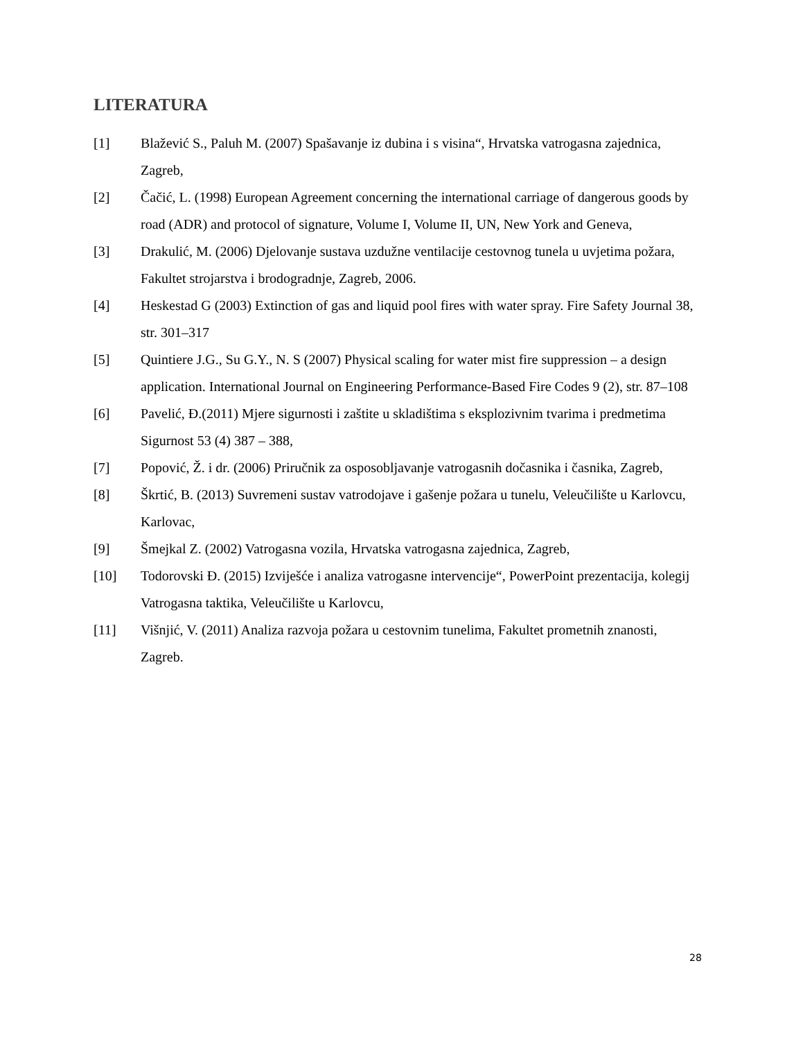LITERATURA
[1] Blažević S., Paluh M. (2007) Spašavanje iz dubina i s visina“, Hrvatska vatrogasna zajednica, Zagreb,
[2] Čačić, L. (1998) European Agreement concerning the international carriage of dangerous goods by road (ADR) and protocol of signature, Volume I, Volume II, UN, New York and Geneva,
[3] Drakulić, M. (2006) Djelovanje sustava uzdužne ventilacije cestovnog tunela u uvjetima požara, Fakultet strojarstva i brodogradnje, Zagreb, 2006.
[4] Heskestad G (2003) Extinction of gas and liquid pool fires with water spray. Fire Safety Journal 38, str. 301–317
[5] Quintiere J.G., Su G.Y., N. S (2007) Physical scaling for water mist fire suppression – a design application. International Journal on Engineering Performance-Based Fire Codes 9 (2), str. 87–108
[6] Pavelić, Đ.(2011) Mjere sigurnosti i zaštite u skladištima s eksplozivnim tvarima i predmetima Sigurnost 53 (4) 387 – 388,
[7] Popović, Ž. i dr. (2006) Priručnik za osposobljavanje vatrogasnih dočasnika i časnika, Zagreb,
[8] Škrtić, B. (2013) Suvremeni sustav vatrodojave i gašenje požara u tunelu, Veleučilište u Karlovcu, Karlovac,
[9] Šmejkal Z. (2002) Vatrogasna vozila, Hrvatska vatrogasna zajednica, Zagreb,
[10] Todorovski Đ. (2015) Izviješće i analiza vatrogasne intervencije“, PowerPoint prezentacija, kolegij Vatrogasna taktika, Veleučilište u Karlovcu,
[11] Višnjić, V. (2011) Analiza razvoja požara u cestovnim tunelima, Fakultet prometnih znanosti, Zagreb.
28